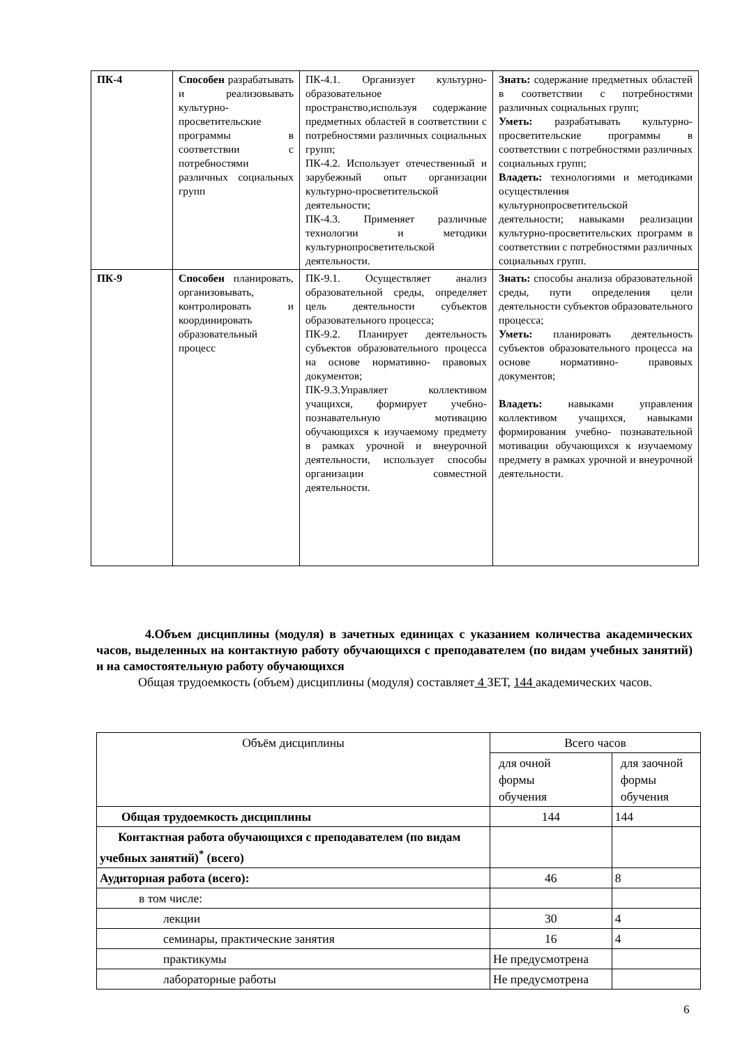| ПК-4 | Способен разрабатывать и реализовывать культурно-просветительские программы в соответствии с потребностями различных социальных групп | ПК-4.1. Организует культурно-образовательное пространство,используя содержание предметных областей в соответствии с потребностями различных социальных групп; ПК-4.2. Использует отечественный и зарубежный опыт организации культурно-просветительской деятельности; ПК-4.3. Применяет различные технологии и методики культурнопросветительской деятельности. | Знать: содержание предметных областей в соответствии с потребностями различных социальных групп; Уметь: разрабатывать культурно-просветительские программы в соответствии с потребностями различных социальных групп; Владеть: технологиями и методиками осуществления культурнопросветительской деятельности; навыками реализации культурно-просветительских программ в соответствии с потребностями различных социальных групп. |
| ПК-9 | Способен планировать, организовывать, контролировать и координировать образовательный процесс | ПК-9.1. Осуществляет анализ образовательной среды, определяет цель деятельности субъектов образовательного процесса; ПК-9.2. Планирует деятельность субъектов образовательного процесса на основе нормативно- правовых документов; ПК-9.3.Управляет коллективом учащихся, формирует учебно- познавательную мотивацию обучающихся к изучаемому предмету в рамках урочной и внеурочной деятельности, использует способы организации совместной деятельности. | Знать: способы анализа образовательной среды, пути определения цели деятельности субъектов образовательного процесса; Уметь: планировать деятельность субъектов образовательного процесса на основе нормативно- правовых документов; Владеть: навыками управления коллективом учащихся, навыками формирования учебно- познавательной мотивации обучающихся к изучаемому предмету в рамках урочной и внеурочной деятельности. |
4.Объем дисциплины (модуля) в зачетных единицах с указанием количества академических часов, выделенных на контактную работу обучающихся с преподавателем (по видам учебных занятий) и на самостоятельную работу обучающихся
Общая трудоемкость (объем) дисциплины (модуля) составляет 4 ЗЕТ, 144 академических часов.
| Объём дисциплины | Всего часов | |
| | для очной формы обучения | для заочной формы обучения |
| Общая трудоемкость дисциплины | 144 | 144 |
| Контактная работа обучающихся с преподавателем (по видам учебных занятий)<sup>*</sup> (всего) | | |
| Аудиторная работа (всего): | 46 | 8 |
| в том числе: | | |
| лекции | 30 | 4 |
| семинары, практические занятия | 16 | 4 |
| практикумы | Не предусмотрена | |
| лабораторные работы | Не предусмотрена | |
6